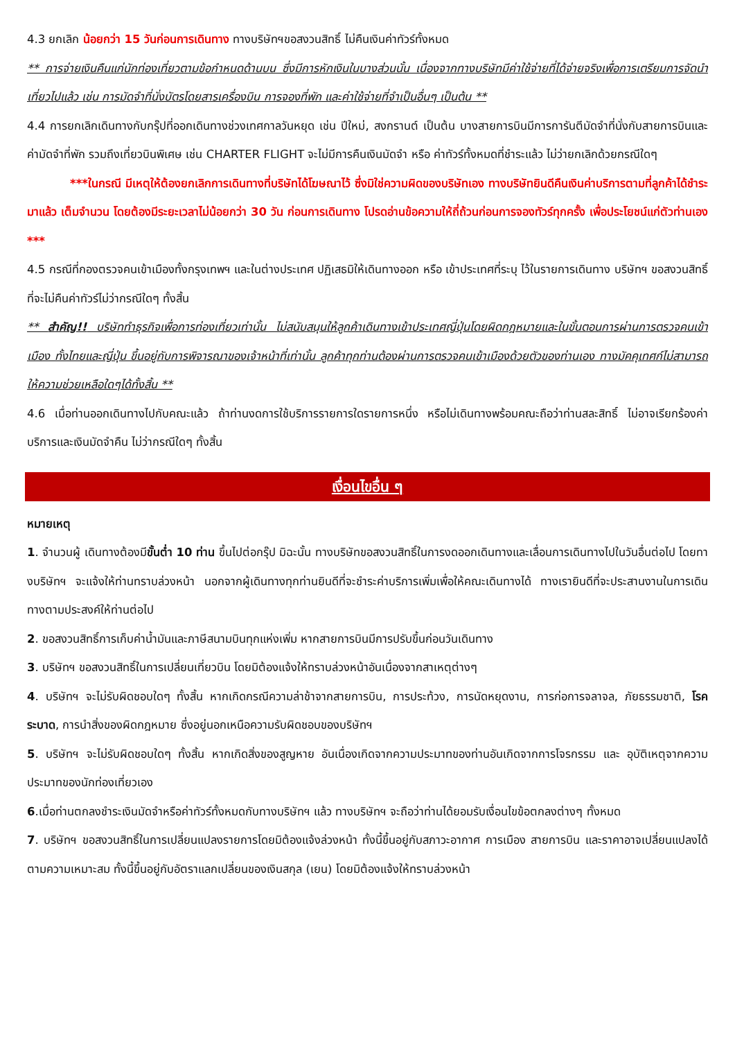4.3 ยกเลิก น้อยกว่า 15 วันก่อนการเดินทาง ทางบริษัทฯขอสงวนสิทธิ์ ไม่คืนเงินค่าทัวร์ทั้งหมด
** การจ่ายเงินคืนแก่นักท่องเที่ยวตามข้อกำหนดด้านบน ซึ่งมีการหักเงินในบางส่วนนั้น เนื่องจากทางบริษัทมีค่าใช้จ่ายที่ได้จ่ายจริงเพื่อการเตรียมการจัดนำเที่ยวไปแล้ว เช่น การมัดจำที่นั่งบัตรโดยสารเครื่องบิน การจองที่พัก และค่าใช้จ่ายที่จำเป็นอื่นๆ เป็นต้น **
4.4 การยกเลิกเดินทางกับกรุ๊ปที่ออกเดินทางช่วงเทศกาลวันหยุด เช่น ปีใหม่, สงกรานต์ เป็นต้น บางสายการบินมีการการันตีมัดจำที่นั่งกับสายการบินและค่ามัดจำที่พัก รวมถึงเที่ยวบินพิเศษ เช่น CHARTER FLIGHT จะไม่มีการคืนเงินมัดจำ หรือ ค่าทัวร์ทั้งหมดที่ชำระแล้ว ไม่ว่ายกเลิกด้วยกรณีใดๆ
***ในกรณี มีเหตุให้ต้องยกเลิกการเดินทางที่บริษัทได้โฆษณาไว้ ซึ่งมิใช่ความผิดของบริษัทเอง ทางบริษัทยินดีคืนเงินค่าบริการตามที่ลูกค้าได้ชำระมาแล้ว เต็มจำนวน โดยต้องมีระยะเวลาไม่น้อยกว่า 30 วัน ก่อนการเดินทาง โปรดอ่านข้อความให้ถี่ถ้วนก่อนการจองทัวร์ทุกครั้ง เพื่อประโยชน์แก่ตัวท่านเอง ***
4.5 กรณีที่กองตรวจคนเข้าเมืองทั้งกรุงเทพฯ และในต่างประเทศ ปฏิเสธมิให้เดินทางออก หรือ เข้าประเทศที่ระบุ ไว้ในรายการเดินทาง บริษัทฯ ขอสงวนสิทธิ์ที่จะไม่คืนค่าทัวร์ไม่ว่ากรณีใดๆ ทั้งสิ้น
** สำคัญ!! บริษัททำธุรกิจเพื่อการท่องเที่ยวเท่านั้น ไม่สนับสนุนให้ลูกค้าเดินทางเข้าประเทศญี่ปุ่นโดยผิดกฎหมายและในขั้นตอนการผ่านการตรวจคนเข้าเมือง ทั้งไทยและญี่ปุ่น ขึ้นอยู่กับการพิจารณาของเจ้าหน้าที่เท่านั้น ลูกค้าทุกท่านต้องผ่านการตรวจคนเข้าเมืองด้วยตัวของท่านเอง ทางมัคคุเทศก์ไม่สามารถให้ความช่วยเหลือใดๆได้ทั้งสิ้น **
4.6 เมื่อท่านออกเดินทางไปกับคณะแล้ว ถ้าท่านงดการใช้บริการรายการใดรายการหนึ่ง หรือไม่เดินทางพร้อมคณะถือว่าท่านสละสิทธิ์ ไม่อาจเรียกร้องค่าบริการและเงินมัดจำคืน ไม่ว่ากรณีใดๆ ทั้งสิ้น
เงื่อนไขอื่น ๆ
หมายเหตุ
1. จำนวนผู้ เดินทางต้องมีขั้นต่ำ 10 ท่าน ขึ้นไปต่อกรุ๊ป มิฉะนั้น ทางบริษัทขอสงวนสิทธิ์ในการงดออกเดินทางและเลื่อนการเดินทางไปในวันอื่นต่อไป โดยทางบริษัทฯ จะแจ้งให้ท่านทราบล่วงหน้า นอกจากผู้เดินทางทุกท่านยินดีที่จะชำระค่าบริการเพิ่มเพื่อให้คณะเดินทางได้ ทางเรายินดีที่จะประสานงานในการเดินทางตามประสงค์ให้ท่านต่อไป
2. ขอสงวนสิทธิ์การเก็บค่าน้ำมันและภาษีสนามบินทุกแห่งเพิ่ม หากสายการบินมีการปรับขึ้นก่อนวันเดินทาง
3. บริษัทฯ ขอสงวนสิทธิ์ในการเปลี่ยนเที่ยวบิน โดยมิต้องแจ้งให้ทราบล่วงหน้าอันเนื่องจากสาเหตุต่างๆ
4. บริษัทฯ จะไม่รับผิดชอบใดๆ ทั้งสิ้น หากเกิดกรณีความล่าช้าจากสายการบิน, การประท้วง, การนัดหยุดงาน, การก่อการจลาจล, ภัยธรรมชาติ, โรคระบาด, การนำสิ่งของผิดกฎหมาย ซึ่งอยู่นอกเหนือความรับผิดชอบของบริษัทฯ
5. บริษัทฯ จะไม่รับผิดชอบใดๆ ทั้งสิ้น หากเกิดสิ่งของสูญหาย อันเนื่องเกิดจากความประมาทของท่านอันเกิดจากการโจรกรรม และ อุบัติเหตุจากความประมาทของนักท่องเที่ยวเอง
6.เมื่อท่านตกลงชำระเงินมัดจำหรือค่าทัวร์ทั้งหมดกับทางบริษัทฯ แล้ว ทางบริษัทฯ จะถือว่าท่านได้ยอมรับเงื่อนไขข้อตกลงต่างๆ ทั้งหมด
7. บริษัทฯ ขอสงวนสิทธิ์ในการเปลี่ยนแปลงรายการโดยมิต้องแจ้งล่วงหน้า ทั้งนี้ขึ้นอยู่กับสภาวะอากาศ การเมือง สายการบิน และราคาอาจเปลี่ยนแปลงได้ตามความเหมาะสม ทั้งนี้ขึ้นอยู่กับอัตราแลกเปลี่ยนของเงินสกุล (เยน) โดยมิต้องแจ้งให้ทราบล่วงหน้า